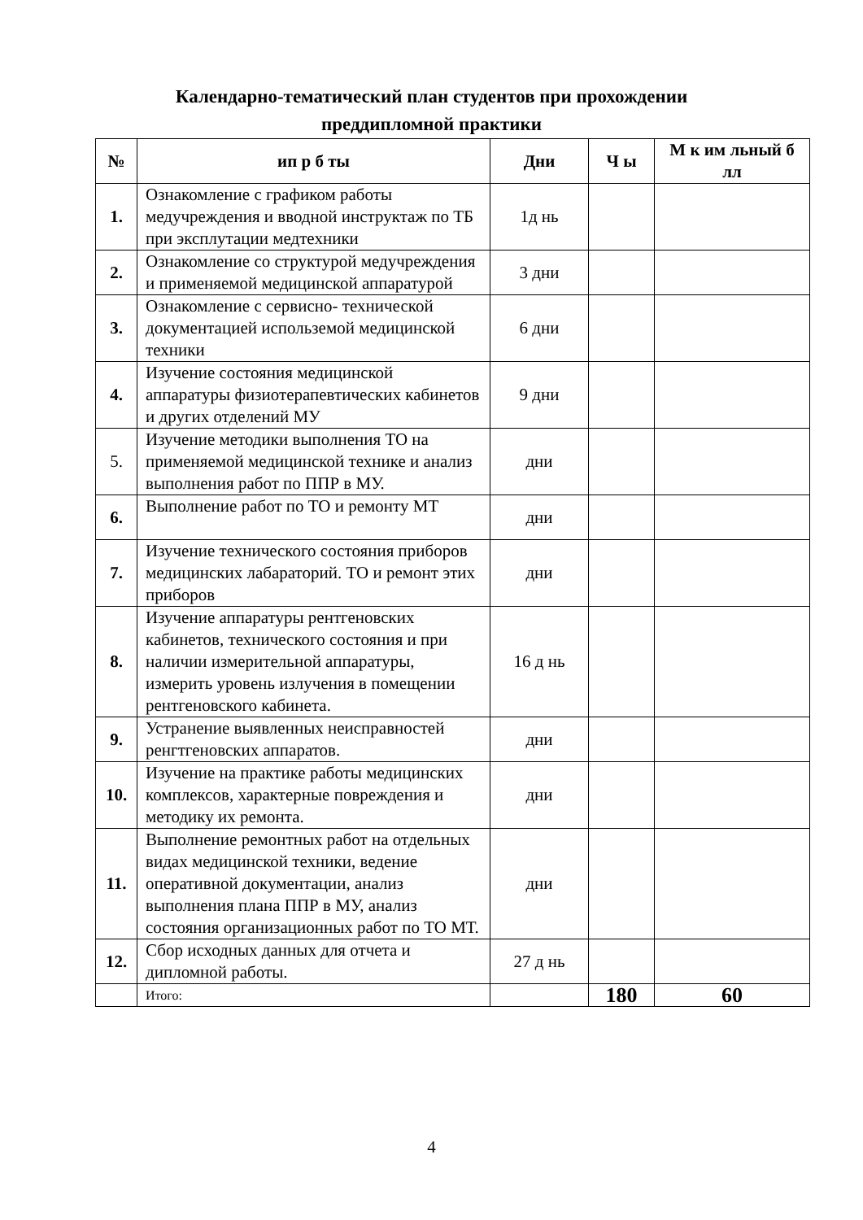Календарно-тематический план студентов при прохождении
преддипломной практики
| № | ип р б ты | Дни | Ч ы | М к им льный б лл |
| --- | --- | --- | --- | --- |
| 1. | Ознакомление с графиком работы медучреждения и вводной инструктаж по ТБ при эксплутации медтехники | 1д нь | | |
| 2. | Ознакомление со структурой медучреждения и применяемой медицинской аппаратурой | 3 дни | | |
| 3. | Ознакомление с сервисно- технической документацией использемой медицинской техники | 6 дни | | |
| 4. | Изучение состояния медицинской аппаратуры физиотерапевтических кабинетов и других отделений МУ | 9 дни | | |
| 5. | Изучение методики выполнения ТО на применяемой медицинской технике и анализ выполнения работ по ППР в МУ. | дни | | |
| 6. | Выполнение работ по ТО и ремонту МТ | дни | | |
| 7. | Изучение технического состояния приборов медицинских лабараторий. ТО и ремонт этих приборов | дни | | |
| 8. | Изучение аппаратуры рентгеновских кабинетов, технического состояния и при наличии измерительной аппаратуры, измерить уровень излучения в помещении рентгеновского кабинета. | 16 д нь | | |
| 9. | Устранение выявленных неисправностей ренгтгеновских аппаратов. | дни | | |
| 10. | Изучение на практике работы медицинских комплексов, характерные повреждения и методику их ремонта. | дни | | |
| 11. | Выполнение ремонтных работ на отдельных видах медицинской техники, ведение оперативной документации, анализ выполнения плана ППР в МУ, анализ состояния организационных работ по ТО МТ. | дни | | |
| 12. | Сбор исходных данных для отчета и дипломной работы. | 27 д нь | | |
| | Итого: | | 180 | 60 |
4